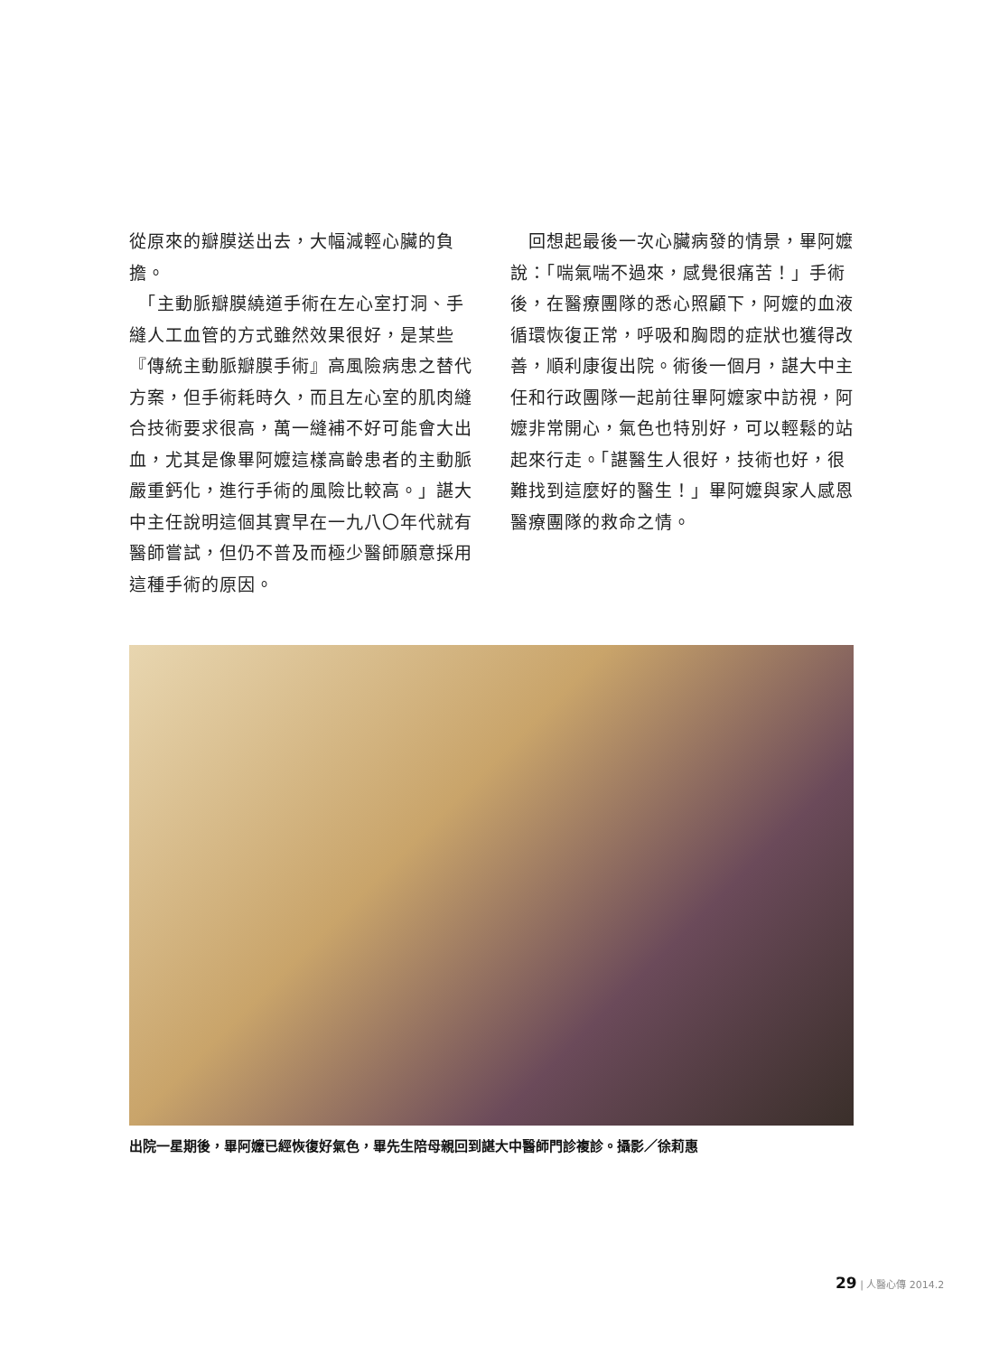從原來的瓣膜送出去，大幅減輕心臟的負擔。
　「主動脈瓣膜繞道手術在左心室打洞、手縫人工血管的方式雖然效果很好，是某些『傳統主動脈瓣膜手術』高風險病患之替代方案，但手術耗時久，而且左心室的肌肉縫合技術要求很高，萬一縫補不好可能會大出血，尤其是像畢阿嬤這樣高齡患者的主動脈嚴重鈣化，進行手術的風險比較高。」諶大中主任說明這個其實早在一九八〇年代就有醫師嘗試，但仍不普及而極少醫師願意採用這種手術的原因。
　回想起最後一次心臟病發的情景，畢阿嬤說：「喘氣喘不過來，感覺很痛苦！」手術後，在醫療團隊的悉心照顧下，阿嬤的血液循環恢復正常，呼吸和胸悶的症狀也獲得改善，順利康復出院。術後一個月，諶大中主任和行政團隊一起前往畢阿嬤家中訪視，阿嬤非常開心，氣色也特別好，可以輕鬆的站起來行走。「諶醫生人很好，技術也好，很難找到這麼好的醫生！」畢阿嬤與家人感恩醫療團隊的救命之情。
出院一星期後，畢阿嬤已經恢復好氣色，畢先生陪母親回到諶大中醫師門診複診。攝影／徐莉惠
29 | 人醫心傳 2014.2